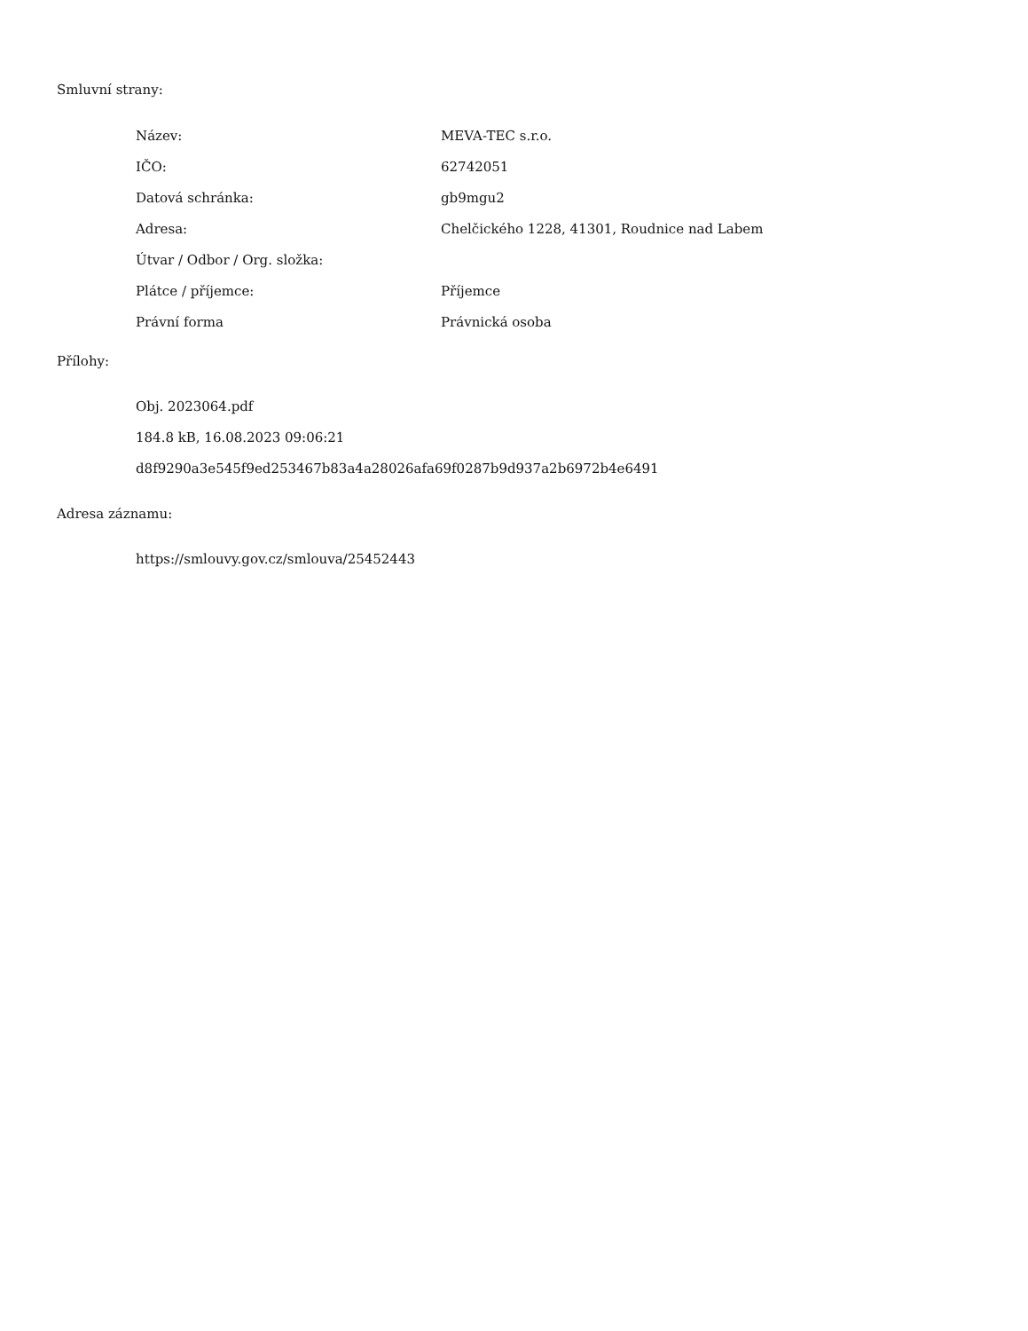Smluvní strany:
| Název: | MEVA-TEC s.r.o. |
| IČO: | 62742051 |
| Datová schránka: | gb9mgu2 |
| Adresa: | Chelčického 1228, 41301, Roudnice nad Labem |
| Útvar / Odbor / Org. složka: | |
| Plátce / příjemce: | Příjemce |
| Právní forma | Právnická osoba |
Přílohy:
Obj. 2023064.pdf
184.8 kB, 16.08.2023 09:06:21
d8f9290a3e545f9ed253467b83a4a28026afa69f0287b9d937a2b6972b4e6491
Adresa záznamu:
https://smlouvy.gov.cz/smlouva/25452443